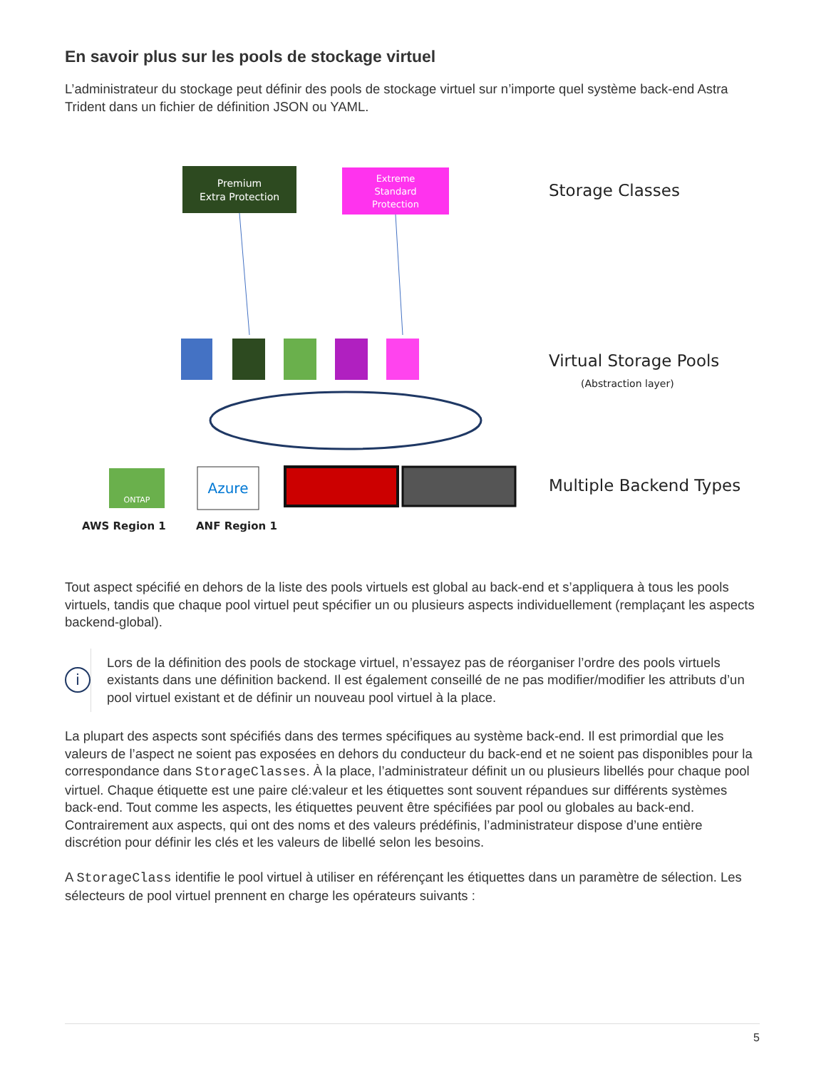En savoir plus sur les pools de stockage virtuel
L’administrateur du stockage peut définir des pools de stockage virtuel sur n’importe quel système back-end Astra Trident dans un fichier de définition JSON ou YAML.
Premium
Extra Protection
Extreme
Standard
Protection
Storage Classes
Virtual Storage Pools
(Abstraction layer)
ONTAP
Azure
Multiple Backend Types
AWS Region 1
ANF Region 1
Tout aspect spécifié en dehors de la liste des pools virtuels est global au back-end et s’appliquera à tous les pools virtuels, tandis que chaque pool virtuel peut spécifier un ou plusieurs aspects individuellement (remplaçant les aspects backend-global).
i
Lors de la définition des pools de stockage virtuel, n’essayez pas de réorganiser l’ordre des pools virtuels existants dans une définition backend. Il est également conseillé de ne pas modifier/modifier les attributs d’un pool virtuel existant et de définir un nouveau pool virtuel à la place.
La plupart des aspects sont spécifiés dans des termes spécifiques au système back-end. Il est primordial que les valeurs de l’aspect ne soient pas exposées en dehors du conducteur du back-end et ne soient pas disponibles pour la correspondance dans StorageClasses. À la place, l’administrateur définit un ou plusieurs libellés pour chaque pool virtuel. Chaque étiquette est une paire clé:valeur et les étiquettes sont souvent répandues sur différents systèmes back-end. Tout comme les aspects, les étiquettes peuvent être spécifiées par pool ou globales au back-end. Contrairement aux aspects, qui ont des noms et des valeurs prédéfinis, l’administrateur dispose d’une entière discrétion pour définir les clés et les valeurs de libellé selon les besoins.
A StorageClass identifie le pool virtuel à utiliser en référençant les étiquettes dans un paramètre de sélection. Les sélecteurs de pool virtuel prennent en charge les opérateurs suivants :
5